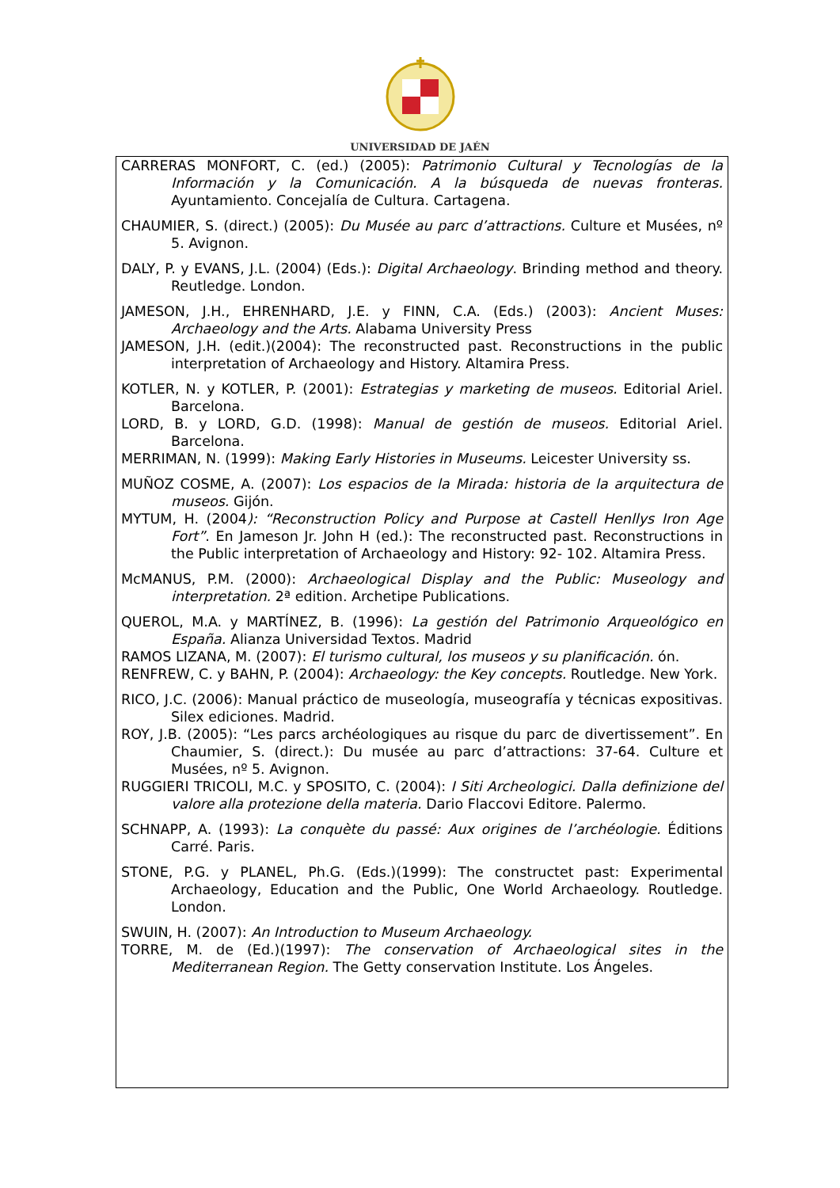UNIVERSIDAD DE JAÉN
CARRERAS MONFORT, C. (ed.) (2005): Patrimonio Cultural y Tecnologías de la Información y la Comunicación. A la búsqueda de nuevas fronteras. Ayuntamiento. Concejalía de Cultura. Cartagena.
CHAUMIER, S. (direct.) (2005): Du Musée au parc d’attractions. Culture et Musées, nº 5. Avignon.
DALY, P. y EVANS, J.L. (2004) (Eds.): Digital Archaeology. Brinding method and theory. Reutledge. London.
JAMESON, J.H., EHRENHARD, J.E. y FINN, C.A. (Eds.) (2003): Ancient Muses: Archaeology and the Arts. Alabama University Press
JAMESON, J.H. (edit.)(2004): The reconstructed past. Reconstructions in the public interpretation of Archaeology and History. Altamira Press.
KOTLER, N. y KOTLER, P. (2001): Estrategias y marketing de museos. Editorial Ariel. Barcelona.
LORD, B. y LORD, G.D. (1998): Manual de gestión de museos. Editorial Ariel. Barcelona.
MERRIMAN, N. (1999): Making Early Histories in Museums. Leicester University ss.
MUÑOZ COSME, A. (2007): Los espacios de la Mirada: historia de la arquitectura de museos. Gijón.
MYTUM, H. (2004): “Reconstruction Policy and Purpose at Castell Henllys Iron Age Fort”. En Jameson Jr. John H (ed.): The reconstructed past. Reconstructions in the Public interpretation of Archaeology and History: 92- 102. Altamira Press.
McMANUS, P.M. (2000): Archaeological Display and the Public: Museology and interpretation. 2ª edition. Archetipe Publications.
QUEROL, M.A. y MARTÍNEZ, B. (1996): La gestión del Patrimonio Arqueológico en España. Alianza Universidad Textos. Madrid
RAMOS LIZANA, M. (2007): El turismo cultural, los museos y su planificación. ón.
RENFREW, C. y BAHN, P. (2004): Archaeology: the Key concepts. Routledge. New York.
RICO, J.C. (2006): Manual práctico de museología, museografía y técnicas expositivas. Silex ediciones. Madrid.
ROY, J.B. (2005): “Les parcs archéologiques au risque du parc de divertissement”. En Chaumier, S. (direct.): Du musée au parc d’attractions: 37-64. Culture et Musées, nº 5. Avignon.
RUGGIERI TRICOLI, M.C. y SPOSITO, C. (2004): I Siti Archeologici. Dalla definizione del valore alla protezione della materia. Dario Flaccovi Editore. Palermo.
SCHNAPP, A. (1993): La conquète du passé: Aux origines de l’archéologie. Éditions Carré. Paris.
STONE, P.G. y PLANEL, Ph.G. (Eds.)(1999): The constructet past: Experimental Archaeology, Education and the Public, One World Archaeology. Routledge. London.
SWUIN, H. (2007): An Introduction to Museum Archaeology.
TORRE, M. de (Ed.)(1997): The conservation of Archaeological sites in the Mediterranean Region. The Getty conservation Institute. Los Ángeles.